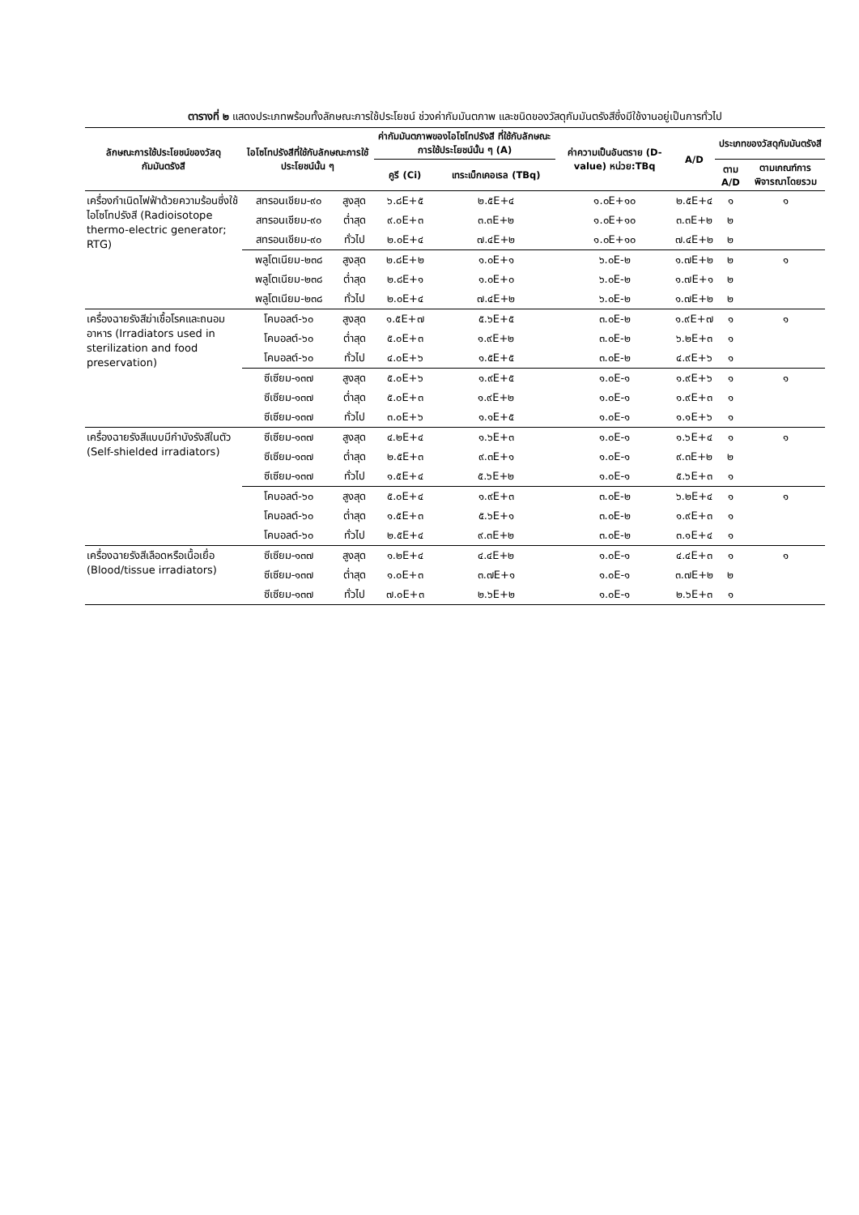ตารางที่ ๒ แสดงประเภทพร้อมทั้งลักษณะการใช้ประโยชน์ ช่วงค่ากัมมันตภาพ และชนิดของวัสดุกัมมันตรังสีซึ่งมีใช้งานอยู่เป็นการทั่วไป
| ลักษณะการใช้ประโยชน์ของวัสดุกัมมันตรังสี | ไอโซโทปรังสีที่ใช้กับลักษณะการใช้ประโยชน์นั้น ๆ | | ค่ากัมมันตภาพของไอโซโทปรังสี ที่ใช้กับลักษณะการใช้ประโยชน์นั้น ๆ (A) | | ค่าความเป็นอันตราย (D-value) หน่วย:TBq | A/D | ประเภทของวัสดุกัมมันตรังสี | |
| --- | --- | --- | --- | --- | --- | --- | --- | --- |
| | | | คูรี (Ci) | เทระเบ็กเคอเรล (TBq) | | | ตาม A/D | ตามเกณฑ์การพิจารณาโดยรวม |
| เครื่องกำเนิดไฟฟ้าด้วยความร้อนซึ่งใช้ไอโซโทปรังสี (Radioisotope thermo-electric generator; RTG) | สทรอนเชียม-๙๐ | สูงสุด | ๖.๘E+๕ | ๒.๕E+๔ | ๑.๐E+๑๐ | ๒.๕E+๔ | ๑ | ๑ |
| | สทรอนเชียม-๙๐ | ต่ำสุด | ๙.๐E+๓ | ๓.๓E+๒ | ๑.๐E+๑๐ | ๓.๓E+๒ | ๒ | |
| | สทรอนเชียม-๙๐ | ทั่วไป | ๒.๐E+๔ | ๗.๔E+๒ | ๑.๐E+๑๐ | ๗.๔E+๒ | ๒ | |
| | พลูโตเนียม-๒๓๘ | สูงสุด | ๒.๘E+๒ | ๑.๐E+๑ | ๖.๐E-๒ | ๑.๗E+๒ | ๒ | ๑ |
| | พลูโตเนียม-๒๓๘ | ต่ำสุด | ๒.๘E+๑ | ๑.๐E+๐ | ๖.๐E-๒ | ๑.๗E+๑ | ๒ | |
| | พลูโตเนียม-๒๓๘ | ทั่วไป | ๒.๐E+๔ | ๗.๔E+๒ | ๖.๐E-๒ | ๑.๗E+๒ | ๒ | |
| เครื่องฉายรังสีฆ่าเชื้อโรคและถนอมอาหาร (Irradiators used in sterilization and food preservation) | โคบอลต์-๖๐ | สูงสุด | ๑.๕E+๗ | ๕.๖E+๕ | ๓.๐E-๒ | ๑.๙E+๗ | ๑ | ๑ |
| | โคบอลต์-๖๐ | ต่ำสุด | ๕.๐E+๓ | ๑.๙E+๒ | ๓.๐E-๒ | ๖.๒E+๓ | ๑ | |
| | โคบอลต์-๖๐ | ทั่วไป | ๔.๐E+๖ | ๑.๕E+๕ | ๓.๐E-๒ | ๔.๙E+๖ | ๑ | |
| | ซีเซียม-๑๓๗ | สูงสุด | ๕.๐E+๖ | ๑.๙E+๕ | ๑.๐E-๑ | ๑.๙E+๖ | ๑ | ๑ |
| | ซีเซียม-๑๓๗ | ต่ำสุด | ๕.๐E+๓ | ๑.๙E+๒ | ๑.๐E-๑ | ๑.๙E+๓ | ๑ | |
| | ซีเซียม-๑๓๗ | ทั่วไป | ๓.๐E+๖ | ๑.๑E+๕ | ๑.๐E-๑ | ๑.๑E+๖ | ๑ | |
| เครื่องฉายรังสีแบบมีกำบังรังสีในตัว (Self-shielded irradiators) | ซีเซียม-๑๓๗ | สูงสุด | ๔.๒E+๔ | ๑.๖E+๓ | ๑.๐E-๑ | ๑.๖E+๔ | ๑ | ๑ |
| | ซีเซียม-๑๓๗ | ต่ำสุด | ๒.๕E+๓ | ๙.๓E+๑ | ๑.๐E-๑ | ๙.๓E+๒ | ๒ | |
| | ซีเซียม-๑๓๗ | ทั่วไป | ๑.๕E+๔ | ๕.๖E+๒ | ๑.๐E-๑ | ๕.๖E+๓ | ๑ | |
| | โคบอลต์-๖๐ | สูงสุด | ๕.๐E+๔ | ๑.๙E+๓ | ๓.๐E-๒ | ๖.๒E+๔ | ๑ | ๑ |
| | โคบอลต์-๖๐ | ต่ำสุด | ๑.๕E+๓ | ๕.๖E+๑ | ๓.๐E-๒ | ๑.๙E+๓ | ๑ | |
| | โคบอลต์-๖๐ | ทั่วไป | ๒.๕E+๔ | ๙.๓E+๒ | ๓.๐E-๒ | ๓.๑E+๔ | ๑ | |
| เครื่องฉายรังสีเลือดหรือเนื้อเยื่อ (Blood/tissue irradiators) | ซีเซียม-๑๓๗ | สูงสุด | ๑.๒E+๔ | ๔.๔E+๒ | ๑.๐E-๑ | ๔.๔E+๓ | ๑ | ๑ |
| | ซีเซียม-๑๓๗ | ต่ำสุด | ๑.๐E+๓ | ๓.๗E+๑ | ๑.๐E-๑ | ๓.๗E+๒ | ๒ | |
| | ซีเซียม-๑๓๗ | ทั่วไป | ๗.๐E+๓ | ๒.๖E+๒ | ๑.๐E-๑ | ๒.๖E+๓ | ๑ | |